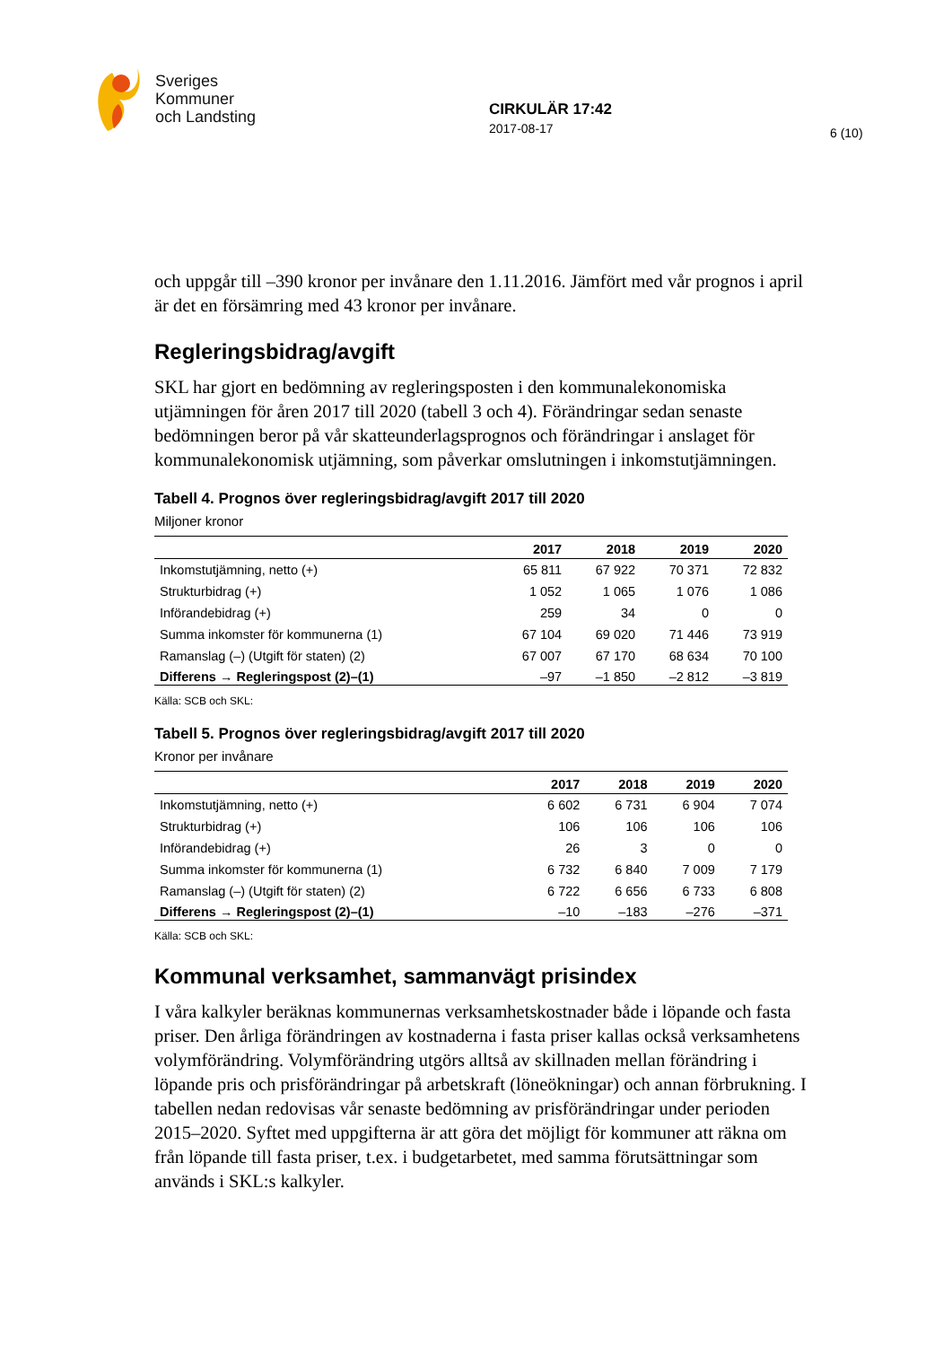Sveriges
Kommuner
och Landsting
CIRKULÄR 17:42
2017-08-17
6 (10)
och uppgår till –390 kronor per invånare den 1.11.2016. Jämfört med vår prognos i april är det en försämring med 43 kronor per invånare.
Regleringsbidrag/avgift
SKL har gjort en bedömning av regleringsposten i den kommunalekonomiska utjämningen för åren 2017 till 2020 (tabell 3 och 4). Förändringar sedan senaste bedömningen beror på vår skatteunderlagsprognos och förändringar i anslaget för kommunalekonomisk utjämning, som påverkar omslutningen i inkomstutjämningen.
Tabell 4. Prognos över regleringsbidrag/avgift 2017 till 2020
Miljoner kronor
| | 2017 | 2018 | 2019 | 2020 |
| --- | --- | --- | --- | --- |
| Inkomstutjämning, netto (+) | 65 811 | 67 922 | 70 371 | 72 832 |
| Strukturbidrag (+) | 1 052 | 1 065 | 1 076 | 1 086 |
| Införandebidrag (+) | 259 | 34 | 0 | 0 |
| Summa inkomster för kommunerna (1) | 67 104 | 69 020 | 71 446 | 73 919 |
| Ramanslag (–) (Utgift för staten) (2) | 67 007 | 67 170 | 68 634 | 70 100 |
| Differens → Regleringspost (2)–(1) | –97 | –1 850 | –2 812 | –3 819 |
Källa: SCB och SKL:
Tabell 5. Prognos över regleringsbidrag/avgift 2017 till 2020
Kronor per invånare
| | 2017 | 2018 | 2019 | 2020 |
| --- | --- | --- | --- | --- |
| Inkomstutjämning, netto (+) | 6 602 | 6 731 | 6 904 | 7 074 |
| Strukturbidrag (+) | 106 | 106 | 106 | 106 |
| Införandebidrag (+) | 26 | 3 | 0 | 0 |
| Summa inkomster för kommunerna (1) | 6 732 | 6 840 | 7 009 | 7 179 |
| Ramanslag (–) (Utgift för staten) (2) | 6 722 | 6 656 | 6 733 | 6 808 |
| Differens → Regleringspost (2)–(1) | –10 | –183 | –276 | –371 |
Källa: SCB och SKL:
Kommunal verksamhet, sammanvägt prisindex
I våra kalkyler beräknas kommunernas verksamhetskostnader både i löpande och fasta priser. Den årliga förändringen av kostnaderna i fasta priser kallas också verksamhetens volymförändring. Volymförändring utgörs alltså av skillnaden mellan förändring i löpande pris och prisförändringar på arbetskraft (löneökningar) och annan förbrukning. I tabellen nedan redovisas vår senaste bedömning av prisförändringar under perioden 2015–2020. Syftet med uppgifterna är att göra det möjligt för kommuner att räkna om från löpande till fasta priser, t.ex. i budgetarbetet, med samma förutsättningar som används i SKL:s kalkyler.